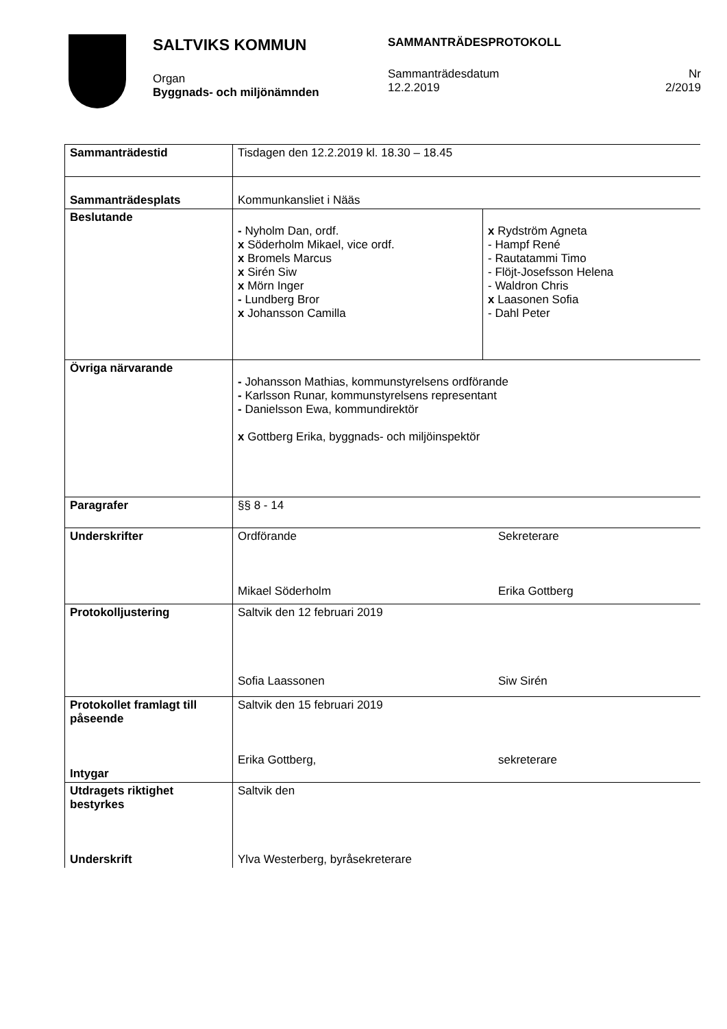SALTVIKS KOMMUN SAMMANTRÄDESPROTOKOLL
Organ
Byggnads- och miljönämnden
Sammanträdesdatum
12.2.2019
Nr
2/2019
| Sammanträdestid | Tisdagen den 12.2.2019 kl. 18.30 – 18.45 | |
| Sammanträdesplats | Kommunkansliet i Nääs | |
| Beslutande | - Nyholm Dan, ordf. x Söderholm Mikael, vice ordf. x Bromels Marcus x Sirén Siw x Mörn Inger - Lundberg Bror x Johansson Camilla | x Rydström Agneta - Hampf René - Rautatammi Timo - Flöjt-Josefsson Helena - Waldron Chris x Laasonen Sofia - Dahl Peter |
| Övriga närvarande | - Johansson Mathias, kommunstyrelsens ordförande - Karlsson Runar, kommunstyrelsens representant - Danielsson Ewa, kommundirektör x Gottberg Erika, byggnads- och miljöinspektör | |
| Paragrafer | §§ 8 - 14 | |
| Underskrifter | Ordförande Sekreterare Mikael Söderholm Erika Gottberg | |
| Protokolljustering | Saltvik den 12 februari 2019 Sofia Laassonen Siw Sirén | |
| Protokollet framlagt till påseende Intygar | Saltvik den 15 februari 2019 Erika Gottberg, sekreterare | |
| Utdragets riktighet bestyrkes Underskrift | Saltvik den Ylva Westerberg, byråsekreterare | |